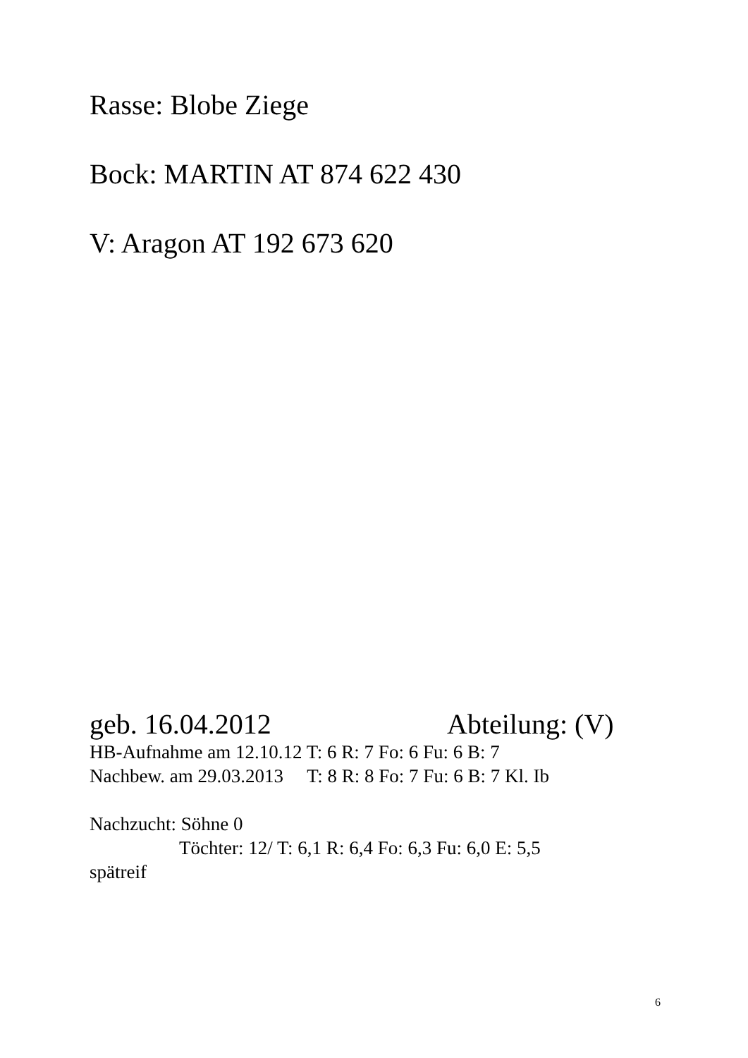Rasse: Blobe Ziege
Bock: MARTIN AT 874 622 430
V: Aragon AT 192 673 620
geb. 16.04.2012 Abteilung: (V)
HB-Aufnahme am 12.10.12 T: 6 R: 7 Fo: 6 Fu: 6 B: 7
Nachbew. am 29.03.2013 T: 8 R: 8 Fo: 7 Fu: 6 B: 7 Kl. Ib
Nachzucht: Söhne 0
Töchter: 12/ T: 6,1 R: 6,4 Fo: 6,3 Fu: 6,0 E: 5,5
spätreif
6